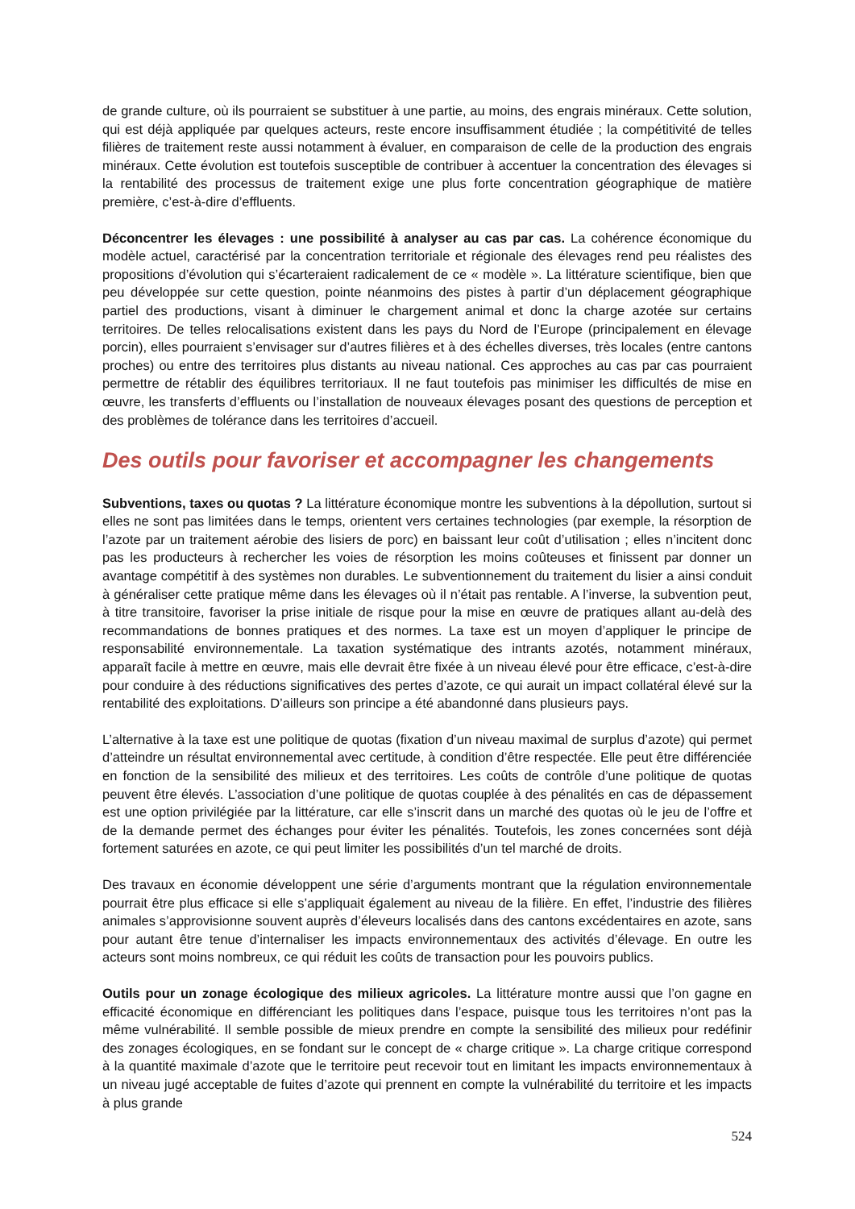de grande culture, où ils pourraient se substituer à une partie, au moins, des engrais minéraux. Cette solution, qui est déjà appliquée par quelques acteurs, reste encore insuffisamment étudiée ; la compétitivité de telles filières de traitement reste aussi notamment à évaluer, en comparaison de celle de la production des engrais minéraux. Cette évolution est toutefois susceptible de contribuer à accentuer la concentration des élevages si la rentabilité des processus de traitement exige une plus forte concentration géographique de matière première, c’est-à-dire d’effluents.
Déconcentrer les élevages : une possibilité à analyser au cas par cas. La cohérence économique du modèle actuel, caractérisé par la concentration territoriale et régionale des élevages rend peu réalistes des propositions d’évolution qui s’écarteraient radicalement de ce « modèle ». La littérature scientifique, bien que peu développée sur cette question, pointe néanmoins des pistes à partir d’un déplacement géographique partiel des productions, visant à diminuer le chargement animal et donc la charge azotée sur certains territoires. De telles relocalisations existent dans les pays du Nord de l’Europe (principalement en élevage porcin), elles pourraient s’envisager sur d’autres filières et à des échelles diverses, très locales (entre cantons proches) ou entre des territoires plus distants au niveau national. Ces approches au cas par cas pourraient permettre de rétablir des équilibres territoriaux. Il ne faut toutefois pas minimiser les difficultés de mise en œuvre, les transferts d’effluents ou l’installation de nouveaux élevages posant des questions de perception et des problèmes de tolérance dans les territoires d’accueil.
Des outils pour favoriser et accompagner les changements
Subventions, taxes ou quotas ? La littérature économique montre les subventions à la dépollution, surtout si elles ne sont pas limitées dans le temps, orientent vers certaines technologies (par exemple, la résorption de l’azote par un traitement aérobie des lisiers de porc) en baissant leur coût d’utilisation ; elles n’incitent donc pas les producteurs à rechercher les voies de résorption les moins coûteuses et finissent par donner un avantage compétitif à des systèmes non durables. Le subventionnement du traitement du lisier a ainsi conduit à généraliser cette pratique même dans les élevages où il n’était pas rentable. A l’inverse, la subvention peut, à titre transitoire, favoriser la prise initiale de risque pour la mise en œuvre de pratiques allant au-delà des recommandations de bonnes pratiques et des normes. La taxe est un moyen d’appliquer le principe de responsabilité environnementale. La taxation systématique des intrants azotés, notamment minéraux, apparaît facile à mettre en œuvre, mais elle devrait être fixée à un niveau élevé pour être efficace, c’est-à-dire pour conduire à des réductions significatives des pertes d’azote, ce qui aurait un impact collatéral élevé sur la rentabilité des exploitations. D’ailleurs son principe a été abandonné dans plusieurs pays.
L’alternative à la taxe est une politique de quotas (fixation d’un niveau maximal de surplus d’azote) qui permet d’atteindre un résultat environnemental avec certitude, à condition d’être respectée. Elle peut être différenciée en fonction de la sensibilité des milieux et des territoires. Les coûts de contrôle d’une politique de quotas peuvent être élevés. L’association d’une politique de quotas couplée à des pénalités en cas de dépassement est une option privilégiée par la littérature, car elle s’inscrit dans un marché des quotas où le jeu de l’offre et de la demande permet des échanges pour éviter les pénalités. Toutefois, les zones concernées sont déjà fortement saturées en azote, ce qui peut limiter les possibilités d’un tel marché de droits.
Des travaux en économie développent une série d’arguments montrant que la régulation environnementale pourrait être plus efficace si elle s’appliquait également au niveau de la filière. En effet, l’industrie des filières animales s’approvisionne souvent auprès d’éleveurs localisés dans des cantons excédentaires en azote, sans pour autant être tenue d’internaliser les impacts environnementaux des activités d’élevage. En outre les acteurs sont moins nombreux, ce qui réduit les coûts de transaction pour les pouvoirs publics.
Outils pour un zonage écologique des milieux agricoles. La littérature montre aussi que l’on gagne en efficacité économique en différenciant les politiques dans l’espace, puisque tous les territoires n’ont pas la même vulnérabilité. Il semble possible de mieux prendre en compte la sensibilité des milieux pour redéfinir des zonages écologiques, en se fondant sur le concept de « charge critique ». La charge critique correspond à la quantité maximale d’azote que le territoire peut recevoir tout en limitant les impacts environnementaux à un niveau jugé acceptable de fuites d’azote qui prennent en compte la vulnérabilité du territoire et les impacts à plus grande
524